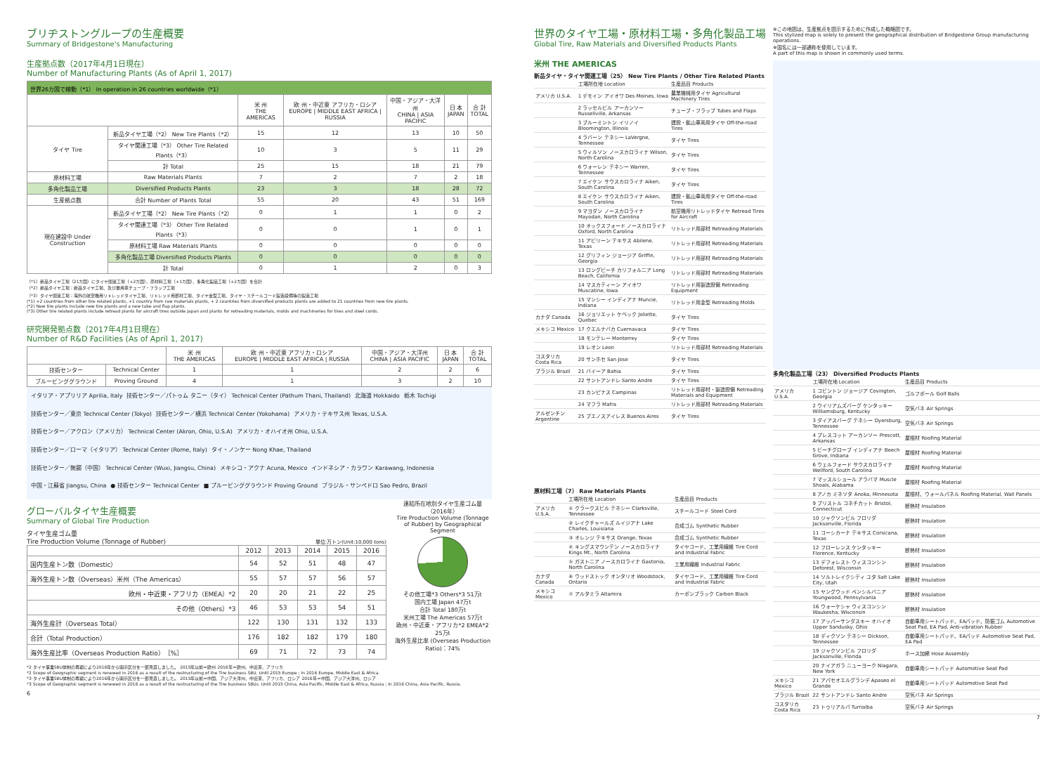ブリヂストングループの生産概要
Summary of Bridgestone's Manufacturing
生産拠点数（2017年4月1日現在）
Number of Manufacturing Plants (As of April 1, 2017)
| 世界26カ国で稼動（*1） In operation in 26 countries worldwide（*1） | | | | | | |
| --- | --- | --- | --- | --- | --- | --- |
| | | 米 州 THE AMERICAS | 欧 州・中近東 アフリカ・ロシア EUROPE / MIDDLE EAST AFRICA / RUSSIA | 中国・アジア・大洋州 CHINA / ASIA PACIFIC | 日 本 JAPAN | 合 計 TOTAL |
| タイヤ Tire | 新品タイヤ工場（*2） New Tire Plants（*2） | 15 | 12 | 13 | 10 | 50 |
| | タイヤ関連工場（*3） Other Tire Related Plants（*3） | 10 | 3 | 5 | 11 | 29 |
| | 計 Total | 25 | 15 | 18 | 21 | 79 |
| 原材料工場 | Raw Materials Plants | 7 | 2 | 7 | 2 | 18 |
| 多角化製品工場 | Diversified Products Plants | 23 | 3 | 18 | 28 | 72 |
| 生産拠点数 | 合計 Number of Plants Total | 55 | 20 | 43 | 51 | 169 |
| 現在建設中 Under Construction | 新品タイヤ工場（*2） New Tire Plants（*2） | 0 | 1 | 1 | 0 | 2 |
| | タイヤ関連工場（*3） Other Tire Related Plants（*3） | 0 | 0 | 1 | 0 | 1 |
| | 原材料工場 Raw Materials Plants | 0 | 0 | 0 | 0 | 0 |
| | 多角化製品工場 Diversified Products Plants | 0 | 0 | 0 | 0 | 0 |
| | 計 Total | 0 | 1 | 2 | 0 | 3 |
（*1）新品タイヤ工場（21カ国）にタイヤ関連工場（+2カ国）、原材料工場（+1カ国）、多角化製品工場（+2カ国）を合計
（*2）新品タイヤ工場：新品タイヤ工場、及び乗用車チューブ・フラップ工場
（*3）タイヤ関連工場：海外の航空機用リトレッドタイヤ工場、リトレッド用部材工場、タイヤ金型工場、タイヤ・スチールコード製造設備等の製造工場
(*1) +2 countries from other tire related plants, +1 country from raw materials plants, + 2 countries from diversified products plants are added to 21 countries from new tire plants.
(*2) New tire plants include new tire plants and a new tube and flap plants.
(*3) Other tire related plants include retread plants for aircraft tires outside Japan and plants for retreading materials, molds and machineries for tires and steel cords.
研究開発拠点数（2017年4月1日現在）
Number of R&D Facilities (As of April 1, 2017)
| | | 米 州 THE AMERICAS | 欧 州・中近東 アフリカ・ロシア EUROPE / MIDDLE EAST AFRICA / RUSSIA | 中国・アジア・大洋州 CHINA / ASIA PACIFIC | 日 本 JAPAN | 合 計 TOTAL |
| --- | --- | --- | --- | --- | --- | --- |
| 技術センター | Technical Center | 1 | 1 | 2 | 2 | 6 |
| ブルービンググラウンド | Proving Ground | 4 | 1 | 3 | 2 | 10 |
イタリア・アプリリア Aprilia, Italy 技術センター／パトゥム タニー（タイ） Technical Center (Pathum Thani, Thailand) 北海道 Hokkaido 栃木 Tochigi 技術センター／東京 Technical Center (Tokyo) 技術センター／横浜 Technical Center (Yokohama) アメリカ・テキサス州 Texas, U.S.A. 技術センター／アクロン（アメリカ） Technical Center (Akron, Ohio, U.S.A) アメリカ・オハイオ州 Ohio, U.S.A. 技術センター／ローマ（イタリア） Technical Center (Rome, Italy) タイ・ノンケー Nong Khae, Thailand 技術センター／無錫（中国） Technical Center (Wuxi, Jiangsu, China) メキシコ・アクナ Acuna, Mexico インドネシア・カラワン Karawang, Indonesia 中国・江蘇省 Jiangsu, China ● 技術センター Technical Center ■ プルービンググラウンド Proving Ground ブラジル・サンペドロ Sao Pedro, Brazil
グローバルタイヤ生産概要
Summary of Global Tire Production
タイヤ生産ゴム量
Tire Production Volume (Tonnage of Rubber) 単位:万トン(Unit:10,000 tons)
| | 2012 | 2013 | 2014 | 2015 | 2016 |
| --- | --- | --- | --- | --- | --- |
| 国内生産トン数（Domestic） | 54 | 52 | 51 | 48 | 47 |
| 海外生産トン数（Overseas）米州（The Americas） | 55 | 57 | 57 | 56 | 57 |
| 欧州・中近東・アフリカ（EMEA）*2 | 20 | 20 | 21 | 22 | 25 |
| その他（Others）*3 | 46 | 53 | 53 | 54 | 51 |
| 海外生産計（Overseas Total） | 122 | 130 | 131 | 132 | 133 |
| 合計（Total Production） | 176 | 182 | 182 | 179 | 180 |
| 海外生産比率（Overseas Production Ratio）［%］ | 69 | 71 | 72 | 73 | 74 |
連結所在地別タイヤ生産ゴム量（2016年）
Tire Production Volume (Tonnage of Rubber) by Geographical Segment
その他工場*3 Others*3 51万t
国内工場 Japan 47万t
合計 Total 180万t
米州工場 The Americas 57万t
欧州・中近東・アフリカ*2 EMEA*2 25万t
海外生産比率 (Overseas Production Ratio)：74%
*2 タイヤ事業SBU体制の再編により2016年から開示区分を一部見直しました。 2015年以前＝欧州 2016年＝欧州、中近東、アフリカ
*2 Scope of Geographic segment is renewed in 2016 as a result of the restructuring of the Tire business SBU. Until 2015 Europe ; In 2016 Europe, Middle East & Africa.
*3 タイヤ事業SBU体制の再編により2016年から開示区分を一部見直しました。 2015年以前＝中国、アジア大洋州、中近東、アフリカ、ロシア 2016年＝中国、アジア大洋州、ロシア
*3 Scope of Geographic segment is renewed in 2016 as a result of the restructuring of the Tire business SBUs. Until 2015 China, Asia Pacific, Middle East & Africa, Russia ; In 2016 China, Asia Pacific, Russia.
6
世界のタイヤ工場・原材料工場・多角化製品工場
Global Tire, Raw Materials and Diversified Products Plants
米州 THE AMERICAS
新品タイヤ・タイヤ関連工場（25） New Tire Plants / Other Tire Related Plants
| | 工場所在地 Location | 生産品目 Products |
| アメリカ U.S.A. | 1 デモイン アイオワ Des Moines, Iowa | 農業機械用タイヤ Agricultural Machinery Tires |
| | 2 ラッセルビル アーカンソー Russellville, Arkansas | チューブ・フラップ Tubes and Flaps |
| | 3 ブルーミントン イリノイ Bloomington, Illinois | 建設・鉱山車両用タイヤ Off-the-road Tires |
| | 4 ラバーン テネシー LaVergne, Tennessee | タイヤ Tires |
| | 5 ウィルソン ノースカロライナ Wilson, North Carolina | タイヤ Tires |
| | 6 ウォーレン テネシー Warren, Tennessee | タイヤ Tires |
| | 7 エイケン サウスカロライナ Aiken, South Carolina | タイヤ Tires |
| | 8 エイケン サウスカロライナ Aiken, South Carolina | 建設・鉱山車両用タイヤ Off-the-road Tires |
| | 9 マヨダン ノースカロライナ Mayodan, North Carolina | 航空機用リトレッドタイヤ Retread Tires for Aircraft |
| | 10 オックスフォード ノースカロライナ Oxford, North Carolina | リトレッド用部材 Retreading Materials |
| | 11 アビリーン テキサス Abilene, Texas | リトレッド用部材 Retreading Materials |
| | 12 グリフィン ジョージア Griffin, Georgia | リトレッド用部材 Retreading Materials |
| | 13 ロングビーチ カリフォルニア Long Beach, California | リトレッド用部材 Retreading Materials |
| | 14 マスカティーン アイオワ Muscatine, Iowa | リトレッド用製造設備 Retreading Equipment |
| | 15 マンシー インディアナ Muncie, Indiana | リトレッド用金型 Retreading Molds |
| カナダ Canada | 16 ジョリエット ケベック Joliette, Quebec | タイヤ Tires |
| メキシコ Mexico | 17 クエルナバカ Cuernavaca | タイヤ Tires |
| | 18 モンテレー Monterrey | タイヤ Tires |
| | 19 レオン Leon | リトレッド用部材 Retreading Materials |
| コスタリカ Costa Rica | 20 サンホセ San Jose | タイヤ Tires |
| ブラジル Brazil | 21 バイーア Bahia | タイヤ Tires |
| | 22 サントアンドレ Santo Andre | タイヤ Tires |
| | 23 カンピナス Campinas | リトレッド用部材・製造設備 Retreading Materials and Equipment |
| | 24 マフラ Mafra | リトレッド用部材 Retreading Materials |
| アルゼンチン Argentine | 25 ブエノスアイレス Buenos Aires | タイヤ Tires |
原材料工場（7） Raw Materials Plants
| | 工場所在地 Location | 生産品目 Products |
| アメリカ U.S.A. | ① クラークスビル テネシー Clarksville, Tennessee | スチールコード Steel Cord |
| | ② レイクチャールズ ルイジアナ Lake Charles, Louisiana | 合成ゴム Synthetic Rubber |
| | ③ オレンジ テキサス Orange, Texas | 合成ゴム Synthetic Rubber |
| | ④ キングスマウンテン ノースカロライナ Kings Mt., North Carolina | タイヤコード、工業用繊維 Tire Cord and Industrial Fabric |
| | ⑤ ガストニア ノースカロライナ Gastonia, North Carolina | 工業用繊維 Industrial Fabric |
| カナダ Canada | ⑥ ウッドストック オンタリオ Woodstock, Ontario | タイヤコード、工業用繊維 Tire Cord and Industrial Fabric |
| メキシコ Mexico | ⑦ アルタミラ Altamira | カーボンブラック Carbon Black |
※この地図は、生産拠点を図示するために作成した概略図です。
This stylized map is solely to present the geographical distribution of Bridgestone Group manufacturing operations.
※国名には一部通称を使用しています。
A part of this map is shown in commonly used terms.
多角化製品工場（23） Diversified Products Plants
| | 工場所在地 Location | 生産品目 Products |
| アメリカ U.S.A. | 1 コビントン ジョージア Covington, Georgia | ゴルフボール Golf Balls |
| | 2 ウイリアムズバーグ ケンタッキー Williamsburg, Kentucky | 空気バネ Air Springs |
| | 3 ダイアスバーグ テネシー Dyersburg, Tennessee | 空気バネ Air Springs |
| | 4 プレスコット アーカンソー Prescott, Arkansas | 屋根材 Roofing Material |
| | 5 ビーチグローブ インディアナ Beech Grove, Indiana | 屋根材 Roofing Material |
| | 6 ウェルフォード サウスカロライナ Wellford, South Carolina | 屋根材 Roofing Material |
| | 7 マッスルショール アラバマ Muscle Shoals, Alabama | 屋根材 Roofing Material |
| | 8 アノカ ミネソタ Anoka, Minnesota | 屋根材、ウォールパネル Roofing Material, Wall Panels |
| | 9 ブリストル コネチカット Bristol, Connecticut | 断熱材 Insulation |
| | 10 ジャクソンビル フロリダ Jacksonville, Florida | 断熱材 Insulation |
| | 11 コーシカーナ テキサス Corsicana, Texas | 断熱材 Insulation |
| | 12 フローレンス ケンタッキー Florence, Kentucky | 断熱材 Insulation |
| | 13 デフォレスト ウィスコンシン Deforest, Wisconsin | 断熱材 Insulation |
| | 14 ソルトレイクシティ ユタ Salt Lake City, Utah | 断熱材 Insulation |
| | 15 ヤングウッド ペンシルバニア Youngwood, Pennsylvania | 断熱材 Insulation |
| | 16 ウォーケシャ ウィスコンシン Waukesha, Wisconsin | 断熱材 Insulation |
| | 17 アッパーサンダスキー オハイオ Upper Sandusky, Ohio | 自動車用シートパッド、EAパッド、防振ゴム Automotive Seat Pad, EA Pad, Anti-vibration Rubber |
| | 18 ディクソン テネシー Dickson, Tennessee | 自動車用シートパッド、EAパッド Automotive Seat Pad, EA Pad |
| | 19 ジャクソンビル フロリダ Jacksonville, Florida | ホース加締 Hose Assembly |
| | 20 ナイアガラ ニューヨーク Niagara, New York | 自動車用シートパッド Automotive Seat Pad |
| メキシコ Mexico | 21 アパセオエルグランデ Apaseo el Grande | 自動車用シートパッド Automotive Seat Pad |
| ブラジル Brazil | 22 サントアンドレ Santo Andre | 空気バネ Air Springs |
| コスタリカ Costa Rica | 23 トゥリアルバ Turrialba | 空気バネ Air Springs |
7